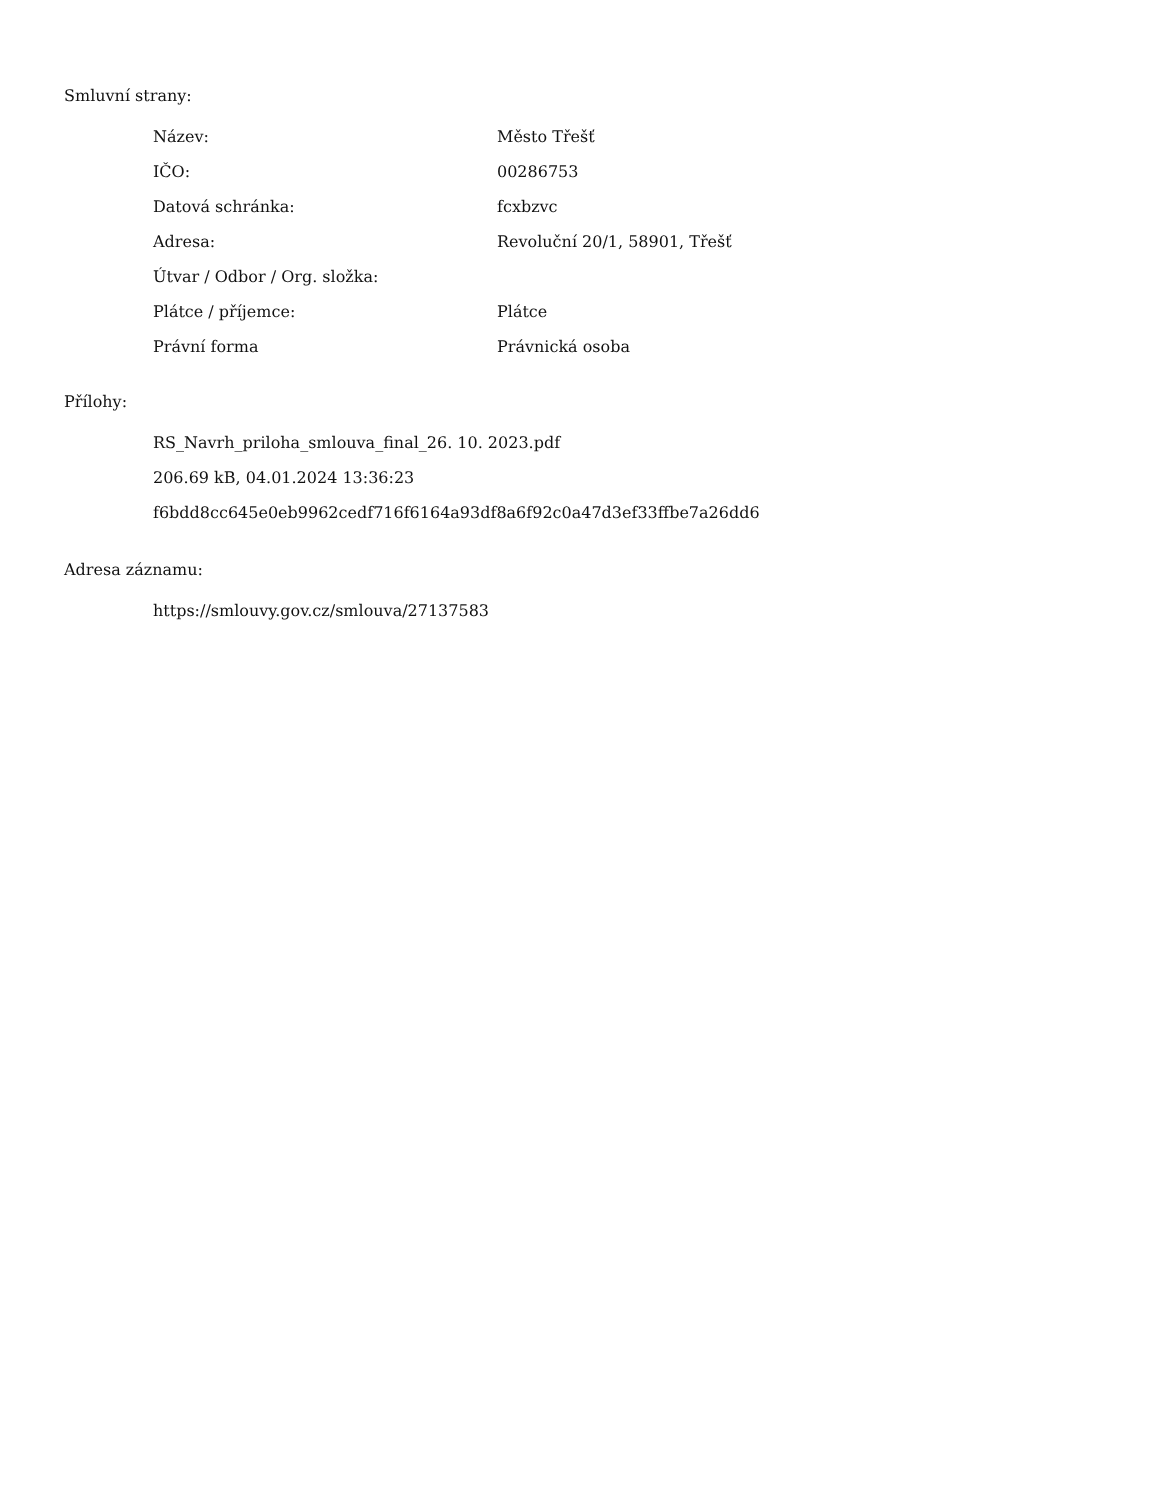Smluvní strany:
| Název: | Město Třešť |
| IČO: | 00286753 |
| Datová schránka: | fcxbzvc |
| Adresa: | Revoluční 20/1, 58901, Třešť |
| Útvar / Odbor / Org. složka: | |
| Plátce / příjemce: | Plátce |
| Právní forma | Právnická osoba |
Přílohy:
RS_Navrh_priloha_smlouva_final_26. 10. 2023.pdf
206.69 kB, 04.01.2024 13:36:23
f6bdd8cc645e0eb9962cedf716f6164a93df8a6f92c0a47d3ef33ffbe7a26dd6
Adresa záznamu:
https://smlouvy.gov.cz/smlouva/27137583